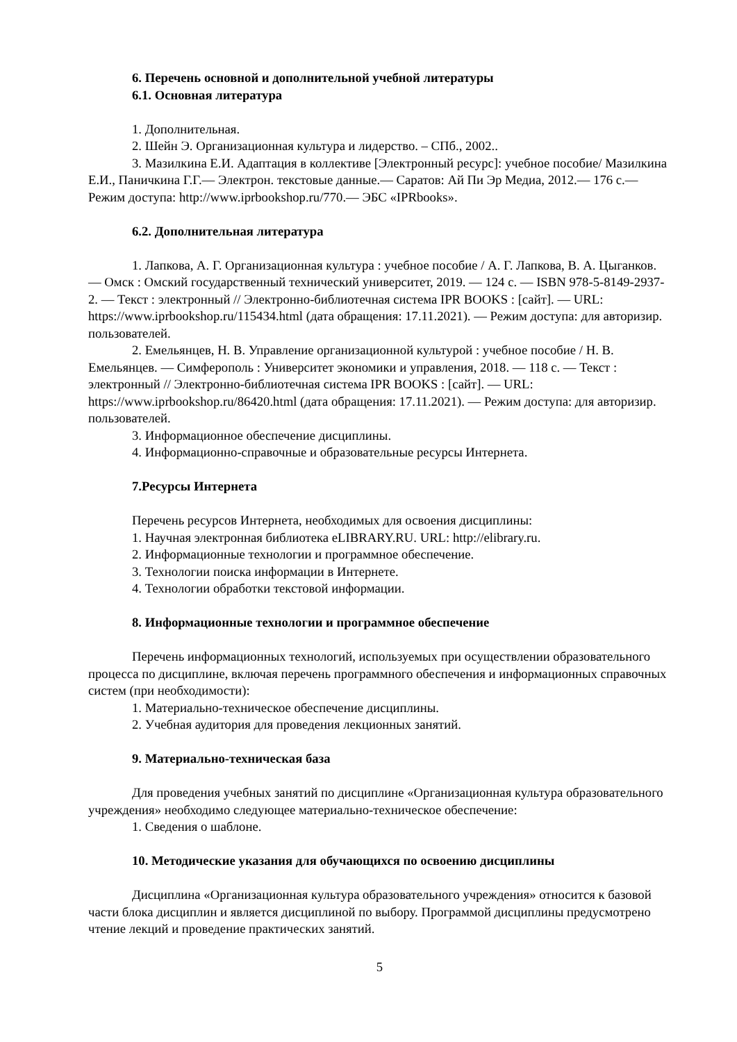6. Перечень основной и дополнительной учебной литературы
6.1. Основная литература
1. Дополнительная.
2. Шейн Э. Организационная культура и лидерство. – СПб., 2002..
3. Мазилкина Е.И. Адаптация в коллективе [Электронный ресурс]: учебное пособие/ Мазилкина Е.И., Паничкина Г.Г.— Электрон. текстовые данные.— Саратов: Ай Пи Эр Медиа, 2012.— 176 c.— Режим доступа: http://www.iprbookshop.ru/770.— ЭБС «IPRbooks».
6.2. Дополнительная литература
1. Лапкова, А. Г. Организационная культура : учебное пособие / А. Г. Лапкова, В. А. Цыганков. — Омск : Омский государственный технический университет, 2019. — 124 c. — ISBN 978-5-8149-2937-2. — Текст : электронный // Электронно-библиотечная система IPR BOOKS : [сайт]. — URL: https://www.iprbookshop.ru/115434.html (дата обращения: 17.11.2021). — Режим доступа: для авторизир. пользователей.
2. Емельянцев, Н. В. Управление организационной культурой : учебное пособие / Н. В. Емельянцев. — Симферополь : Университет экономики и управления, 2018. — 118 c. — Текст : электронный // Электронно-библиотечная система IPR BOOKS : [сайт]. — URL: https://www.iprbookshop.ru/86420.html (дата обращения: 17.11.2021). — Режим доступа: для авторизир. пользователей.
3. Информационное обеспечение дисциплины.
4. Информационно-справочные и образовательные ресурсы Интернета.
7.Ресурсы Интернета
Перечень ресурсов Интернета, необходимых для освоения дисциплины:
1. Научная электронная библиотека eLIBRARY.RU. URL: http://elibrary.ru.
2. Информационные технологии и программное обеспечение.
3. Технологии поиска информации в Интернете.
4. Технологии обработки текстовой информации.
8. Информационные технологии и программное обеспечение
Перечень информационных технологий, используемых при осуществлении образовательного процесса по дисциплине, включая перечень программного обеспечения и информационных справочных систем (при необходимости):
1. Материально-техническое обеспечение дисциплины.
2. Учебная аудитория для проведения лекционных занятий.
9. Материально-техническая база
Для проведения учебных занятий по дисциплине «Организационная культура образовательного учреждения» необходимо следующее материально-техническое обеспечение:
1. Сведения о шаблоне.
10. Методические указания для обучающихся по освоению дисциплины
Дисциплина «Организационная культура образовательного учреждения» относится к базовой части блока дисциплин и является дисциплиной по выбору. Программой дисциплины предусмотрено чтение лекций и проведение практических занятий.
5